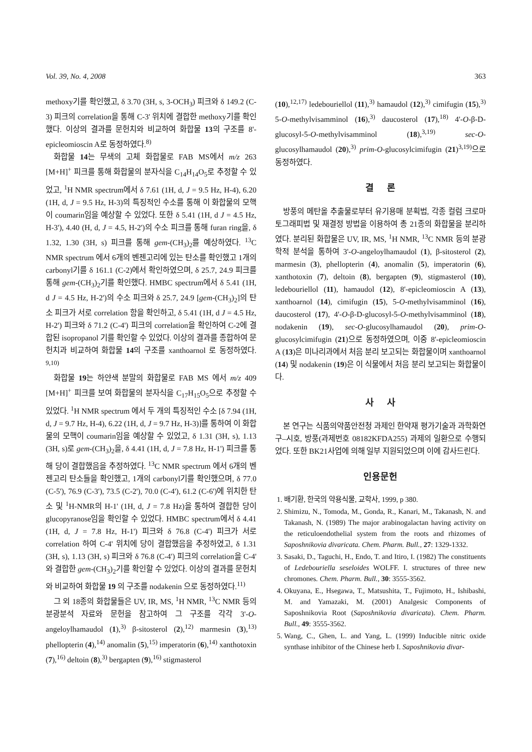Vol. 39, No. 4, 2008 363
methoxy기를 확인했고, δ 3.70 (3H, s, 3-OCH<sub>3</sub>) 피크와 δ 149.2 (C-3) 피크의 correlation을 통해 C-3' 위치에 결합한 methoxy기를 확인했다. 이상의 결과를 문헌치와 비교하여 화합물 13의 구조를 8'-epicleomioscin A로 동정하였다.<sup>8)</sup>
화합물 14는 무색의 고체 화합물로 FAB MS에서 m/z 263 [M+H]<sup>+</sup> 피크를 통해 화합물의 분자식을 C<sub>14</sub>H<sub>14</sub>O<sub>5</sub>로 추정할 수 있었고, <sup>1</sup>H NMR spectrum에서 δ 7.61 (1H, d, J = 9.5 Hz, H-4), 6.20 (1H, d, J = 9.5 Hz, H-3)의 특징적인 수소를 통해 이 화합물의 모핵이 coumarin임을 예상할 수 있었다. 또한 δ 5.41 (1H, d J = 4.5 Hz, H-3'), 4.40 (H, d, J = 4.5, H-2')의 수소 피크를 통해 furan ring을, δ 1.32, 1.30 (3H, s) 피크를 통해 gem-(CH<sub>3</sub>)<sub>2</sub>를 예상하였다. <sup>13</sup>C NMR spectrum 에서 6개의 벤젠고리에 있는 탄소를 확인했고 1개의 carbonyl기를 δ 161.1 (C-2)에서 확인하였으며, δ 25.7, 24.9 피크를 통해 gem-(CH<sub>3</sub>)<sub>2</sub>기를 확인했다. HMBC spectrum에서 δ 5.41 (1H, d J = 4.5 Hz, H-2')의 수소 피크와 δ 25.7, 24.9 [gem-(CH<sub>3</sub>)<sub>2</sub>]의 탄소 피크가 서로 correlation 함을 확인하고, δ 5.41 (1H, d J = 4.5 Hz, H-2') 피크와 δ 71.2 (C-4') 피크의 correlation을 확인하여 C-2에 결합된 isopropanol 기를 확인할 수 있었다. 이상의 결과를 종합하여 문헌치과 비교하여 화합물 14의 구조를 xanthoarnol 로 동정하였다. <sup>9,10)</sup>
화합물 19는 하얀색 분말의 화합물로 FAB MS 에서 m/z 409 [M+H]<sup>+</sup> 피크를 보여 화합물의 분자식을 C<sub>17</sub>H<sub>15</sub>O<sub>5</sub>으로 추정할 수 있었다. <sup>1</sup>H NMR spectrum 에서 두 개의 특징적인 수소 [δ 7.94 (1H, d, J = 9.7 Hz, H-4), 6.22 (1H, d, J = 9.7 Hz, H-3)]를 통하여 이 화합물의 모핵이 coumarin임을 예상할 수 있었고, δ 1.31 (3H, s), 1.13 (3H, s)로 gem-(CH<sub>3</sub>)<sub>2</sub>을, δ 4.41 (1H, d, J = 7.8 Hz, H-1') 피크를 통해 당이 결합했음을 추정하였다. <sup>13</sup>C NMR spectrum 에서 6개의 벤젠고리 탄소들을 확인했고, 1개의 carbonyl기를 확인했으며, δ 77.0 (C-5'), 76.9 (C-3'), 73.5 (C-2'), 70.0 (C-4'), 61.2 (C-6')에 위치한 탄소 및 <sup>1</sup>H-NMR의 H-1' (1H, d, J = 7.8 Hz)을 통하여 결합한 당이 glucopyranose임을 확인할 수 있었다. HMBC spectrum에서 δ 4.41 (1H, d, J = 7.8 Hz, H-1') 피크와 δ 76.8 (C-4') 피크가 서로 correlation 하여 C-4' 위치에 당이 결합했음을 추정하였고, δ 1.31 (3H, s), 1.13 (3H, s) 피크와 δ 76.8 (C-4') 피크의 correlation을 C-4' 와 결합한 gem-(CH<sub>3</sub>)<sub>2</sub>기를 확인할 수 있었다. 이상의 결과를 문헌치와 비교하여 화합물 19 의 구조를 nodakenin 으로 동정하였다.<sup>11)</sup>
그 외 18종의 화합물들은 UV, IR, MS, <sup>1</sup>H NMR, <sup>13</sup>C NMR 등의 분광분석 자료와 문헌을 참고하여 그 구조를 각각 3'-O-angeloylhamaudol (1),<sup>3)</sup> β-sitosterol (2),<sup>12)</sup> marmesin (3),<sup>13)</sup> phellopterin (4),<sup>14)</sup> anomalin (5),<sup>15)</sup> imperatorin (6),<sup>14)</sup> xanthotoxin (7),<sup>16)</sup> deltoin (8),<sup>3)</sup> bergapten (9),<sup>16)</sup> stigmasterol
(10),<sup>12,17)</sup> ledebouriellol (11),<sup>3)</sup> hamaudol (12),<sup>3)</sup> cimifugin (15),<sup>3)</sup> 5-O-methylvisamminol (16),<sup>3)</sup> daucosterol (17),<sup>18)</sup> 4'-O-β-D-glucosyl-5-O-methylvisamminol (18),<sup>3,19)</sup> sec-O-glucosylhamaudol (20),<sup>3)</sup> prim-O-glucosylcimifugin (21)<sup>3,19)</sup>으로 동정하였다.
결 론
방풍의 메탄올 추출물로부터 유기용매 분획법, 각종 컬럼 크로마토그래피법 및 재결정 방법을 이용하여 총 21종의 화합물을 분리하였다. 분리된 화합물은 UV, IR, MS, <sup>1</sup>H NMR, <sup>13</sup>C NMR 등의 분광학적 분석을 통하여 3'-O-angeloylhamaudol (1), β-sitosterol (2), marmesin (3), phellopterin (4), anomalin (5), imperatorin (6), xanthotoxin (7), deltoin (8), bergapten (9), stigmasterol (10), ledebouriellol (11), hamaudol (12), 8'-epicleomioscin A (13), xanthoarnol (14), cimifugin (15), 5-O-methylvisamminol (16), daucosterol (17), 4'-O-β-D-glucosyl-5-O-methylvisamminol (18), nodakenin (19), sec-O-glucosylhamaudol (20), prim-O-glucosylcimifugin (21)으로 동정하였으며, 이중 8'-epicleomioscin A (13)은 미나리과에서 처음 분리 보고되는 화합물이며 xanthoarnol (14) 및 nodakenin (19)은 이 식물에서 처음 분리 보고되는 화합물이다.
사 사
본 연구는 식품의약품안전청 과제인 한약재 평가기술과 과학화연구–시호, 방풍(과제번호 08182KFDA255) 과제의 일환으로 수행되었다. 또한 BK21사업에 의해 일부 지원되었으며 이에 감사드린다.
인용문헌
1. 배기환, 한국의 약용식물, 교학사, 1999, p 380.
2. Shimizu, N., Tomoda, M., Gonda, R., Kanari, M., Takanash, N. and Takanash, N. (1989) The major arabinogalactan having activity on the reticuloendothelial system from the roots and rhizomes of Saposhnikovia divaricata. Chem. Pharm. Bull., 27: 1329-1332.
3. Sasaki, D., Taguchi, H., Endo, T. and Itiro, I. (1982) The constituents of Ledebouriella seseloides WOLFF. I. structures of three new chromones. Chem. Pharm. Bull., 30: 3555-3562.
4. Okuyana, E., Hsegawa, T., Matsushita, T., Fujimoto, H., Ishibashi, M. and Yamazaki, M. (2001) Analgesic Components of Saposhnikovia Root (Saposhnikovia divaricata). Chem. Pharm. Bull., 49: 3555-3562.
5. Wang, C., Ghen, L. and Yang, L. (1999) Inducible nitric oxide synthase inhibitor of the Chinese herb I. Saposhnikovia divar-